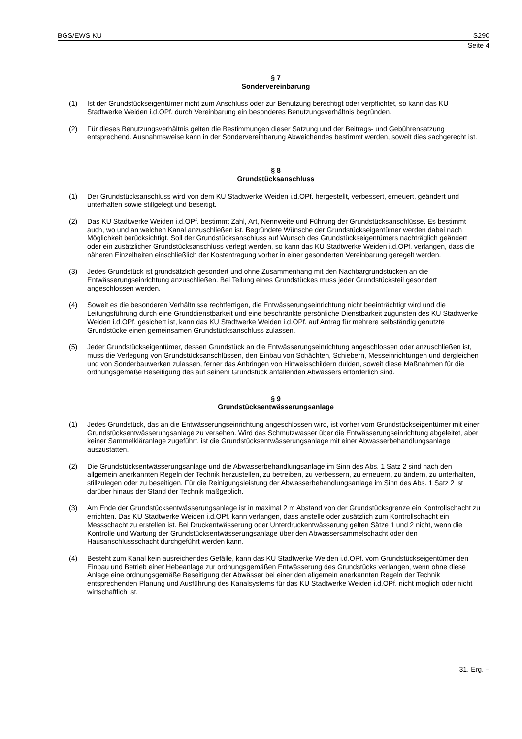BGS/EWS KU S290
Seite 4
§ 7
Sondervereinbarung
(1) Ist der Grundstückseigentümer nicht zum Anschluss oder zur Benutzung berechtigt oder verpflichtet, so kann das KU Stadtwerke Weiden i.d.OPf. durch Vereinbarung ein besonderes Benutzungsverhältnis begründen.
(2) Für dieses Benutzungsverhältnis gelten die Bestimmungen dieser Satzung und der Beitrags- und Gebührensatzung entsprechend. Ausnahmsweise kann in der Sondervereinbarung Abweichendes bestimmt werden, soweit dies sachgerecht ist.
§ 8
Grundstücksanschluss
(1) Der Grundstücksanschluss wird von dem KU Stadtwerke Weiden i.d.OPf. hergestellt, verbessert, erneuert, geändert und unterhalten sowie stillgelegt und beseitigt.
(2) Das KU Stadtwerke Weiden i.d.OPf. bestimmt Zahl, Art, Nennweite und Führung der Grundstücksanschlüsse. Es bestimmt auch, wo und an welchen Kanal anzuschließen ist. Begründete Wünsche der Grundstückseigentümer werden dabei nach Möglichkeit berücksichtigt. Soll der Grundstücksanschluss auf Wunsch des Grundstückseigentümers nachträglich geändert oder ein zusätzlicher Grundstücksanschluss verlegt werden, so kann das KU Stadtwerke Weiden i.d.OPf. verlangen, dass die näheren Einzelheiten einschließlich der Kostentragung vorher in einer gesonderten Vereinbarung geregelt werden.
(3) Jedes Grundstück ist grundsätzlich gesondert und ohne Zusammenhang mit den Nachbargrundstücken an die Entwässerungseinrichtung anzuschließen. Bei Teilung eines Grundstückes muss jeder Grundstücksteil gesondert angeschlossen werden.
(4) Soweit es die besonderen Verhältnisse rechtfertigen, die Entwässerungseinrichtung nicht beeinträchtigt wird und die Leitungsführung durch eine Grunddienstbarkeit und eine beschränkte persönliche Dienstbarkeit zugunsten des KU Stadtwerke Weiden i.d.OPf. gesichert ist, kann das KU Stadtwerke Weiden i.d.OPf. auf Antrag für mehrere selbständig genutzte Grundstücke einen gemeinsamen Grundstücksanschluss zulassen.
(5) Jeder Grundstückseigentümer, dessen Grundstück an die Entwässerungseinrichtung angeschlossen oder anzuschließen ist, muss die Verlegung von Grundstücksanschlüssen, den Einbau von Schächten, Schiebern, Messeinrichtungen und dergleichen und von Sonderbauwerken zulassen, ferner das Anbringen von Hinweisschildern dulden, soweit diese Maßnahmen für die ordnungsgemäße Beseitigung des auf seinem Grundstück anfallenden Abwassers erforderlich sind.
§ 9
Grundstücksentwässerungsanlage
(1) Jedes Grundstück, das an die Entwässerungseinrichtung angeschlossen wird, ist vorher vom Grundstückseigentümer mit einer Grundstücksentwässerungsanlage zu versehen. Wird das Schmutzwasser über die Entwässerungseinrichtung abgeleitet, aber keiner Sammelkläranlage zugeführt, ist die Grundstücksentwässerungsanlage mit einer Abwasserbehandlungsanlage auszustatten.
(2) Die Grundstücksentwässerungsanlage und die Abwasserbehandlungsanlage im Sinn des Abs. 1 Satz 2 sind nach den allgemein anerkannten Regeln der Technik herzustellen, zu betreiben, zu verbessern, zu erneuern, zu ändern, zu unterhalten, stillzulegen oder zu beseitigen. Für die Reinigungsleistung der Abwasserbehandlungsanlage im Sinn des Abs. 1 Satz 2 ist darüber hinaus der Stand der Technik maßgeblich.
(3) Am Ende der Grundstücksentwässerungsanlage ist in maximal 2 m Abstand von der Grundstücksgrenze ein Kontrollschacht zu errichten. Das KU Stadtwerke Weiden i.d.OPf. kann verlangen, dass anstelle oder zusätzlich zum Kontrollschacht ein Messschacht zu erstellen ist. Bei Druckentwässerung oder Unterdruckentwässerung gelten Sätze 1 und 2 nicht, wenn die Kontrolle und Wartung der Grundstücksentwässerungsanlage über den Abwassersammelschacht oder den Hausanschlussschacht durchgeführt werden kann.
(4) Besteht zum Kanal kein ausreichendes Gefälle, kann das KU Stadtwerke Weiden i.d.OPf. vom Grundstückseigentümer den Einbau und Betrieb einer Hebeanlage zur ordnungsgemäßen Entwässerung des Grundstücks verlangen, wenn ohne diese Anlage eine ordnungsgemäße Beseitigung der Abwässer bei einer den allgemein anerkannten Regeln der Technik entsprechenden Planung und Ausführung des Kanalsystems für das KU Stadtwerke Weiden i.d.OPf. nicht möglich oder nicht wirtschaftlich ist.
31. Erg. –